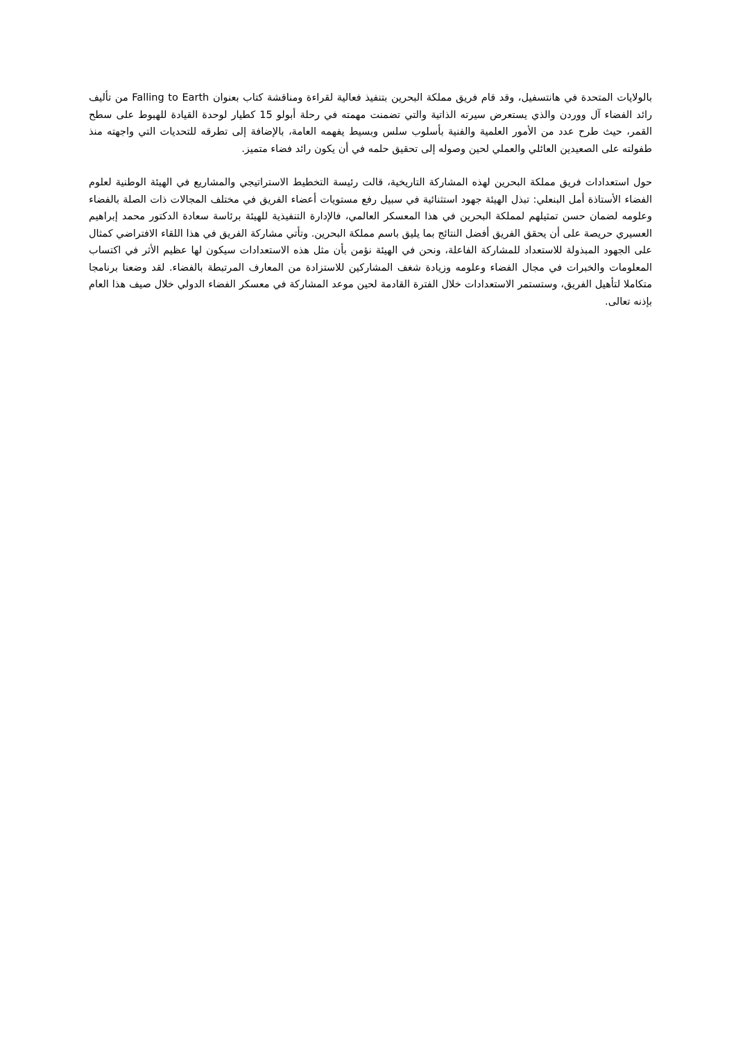بالولايات المتحدة في هانتسفيل، وقد قام فريق مملكة البحرين بتنفيذ فعالية لقراءة ومناقشة كتاب بعنوان Falling to Earth من تأليف رائد الفضاء آل ووردن والذي يستعرض سيرته الذاتية والتي تضمنت مهمته في رحلة أبولو 15 كطيار لوحدة القيادة للهبوط على سطح القمر، حيث طرح عدد من الأمور العلمية والفنية بأسلوب سلس وبسيط يفهمه العامة، بالإضافة إلى تطرقه للتحديات التي واجهته منذ طفولته على الصعيدين العائلي والعملي لحين وصوله إلى تحقيق حلمه في أن يكون رائد فضاء متميز.
حول استعدادات فريق مملكة البحرين لهذه المشاركة التاريخية، قالت رئيسة التخطيط الاستراتيجي والمشاريع في الهيئة الوطنية لعلوم الفضاء الأستاذة أمل البنعلي: تبذل الهيئة جهود استثنائية في سبيل رفع مستويات أعضاء الفريق في مختلف المجالات ذات الصلة بالفضاء وعلومه لضمان حسن تمثيلهم لمملكة البحرين في هذا المعسكر العالمي، فالإدارة التنفيذية للهيئة برئاسة سعادة الدكتور محمد إبراهيم العسيري حريصة على أن يحقق الفريق أفضل النتائج بما يليق باسم مملكة البحرين. وتأتي مشاركة الفريق في هذا اللقاء الافتراضي كمثال على الجهود المبذولة للاستعداد للمشاركة الفاعلة، ونحن في الهيئة نؤمن بأن مثل هذه الاستعدادات سيكون لها عظيم الأثر في اكتساب المعلومات والخبرات في مجال الفضاء وعلومه وزيادة شغف المشاركين للاستزادة من المعارف المرتبطة بالفضاء. لقد وضعنا برنامجا متكاملا لتأهيل الفريق، وستستمر الاستعدادات خلال الفترة القادمة لحين موعد المشاركة في معسكر الفضاء الدولي خلال صيف هذا العام بإذنه تعالى.